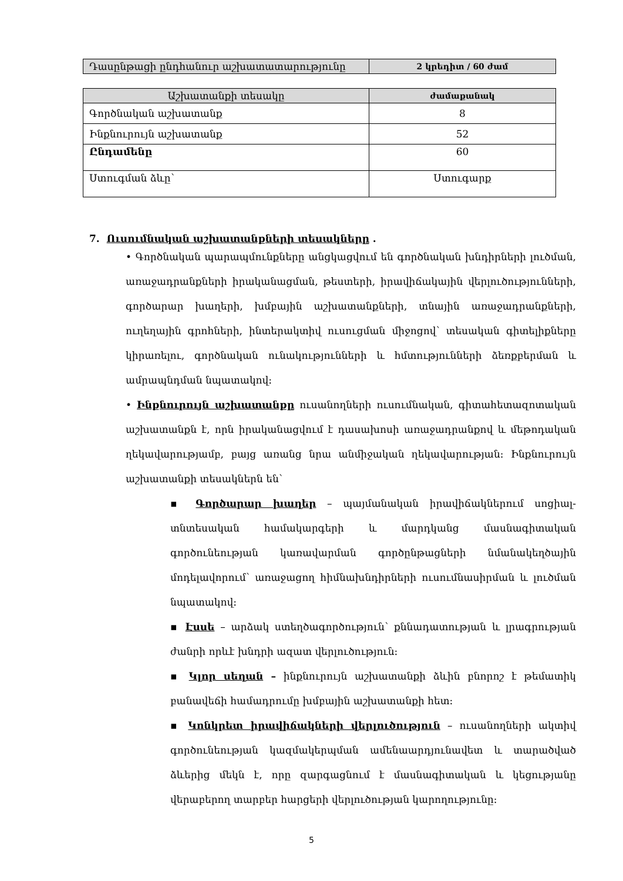| Դասընթացի ընդհանուր աշխատատարությունը | 2 կրեդիտ / 60 ժամ |
| Աշխատանքի տեսակը | ժամաքանակ |
| --- | --- |
| Գործնական աշխատանք | 8 |
| Ինքնուրույն աշխատանք | 52 |
| Ընդամենը | 60 |
| Ստուգման ձևը՝ | Ստուգարք |
7. Ուսումնական աշխատանքների տեսակները .
• Գործնական պարապմունքները անցկացվում են գործնական խնդիրների լուծման, առաջադրանքների իրականացման, թեստերի, իրավիճակային վերլուծությունների, գործարար խաղերի, խմբային աշխատանքների, տնային առաջադրանքների, ուղեղային գրոհների, ինտերակտիվ ուսուցման միջոցով՝ տեսական գիտելիքները կիրառելու, գործնական ունակությունների և հմտությունների ձեռքբերման և ամրապնդման նպատակով:
• Ինքնուրույն աշխատանքը ուսանողների ուսումնական, գիտահետազոտական աշխատանքն է, որն իրականացվում է դասախոսի առաջադրանքով և մեթոդական ղեկավարությամբ, բայց առանց նրա անմիջական ղեկավարության: Ինքնուրույն աշխատանքի տեսակներն են՝
▪ Գործարար խաղեր – պայմանական իրավիճակներում սոցիալ-տնտեսական համակարգերի և մարդկանց մասնագիտական գործունեության կառավարման գործընթացների նմանակեղծային մոդելավորում՝ առաջացող հիմնախնդիրների ուսումնասիրման և լուծման նպատակով:
▪ Էսսե – արձակ ստեղծագործություն՝ քննադատության և լրագրության ժանրի որևէ խնդրի ազատ վերլուծություն:
▪ Կլոր սեղան – ինքնուրույն աշխատանքի ձևին բնորոշ է թեմատիկ բանավեճի համադրումը խմբային աշխատանքի հետ:
▪ Կոնկրետ իրավիճակների վերլուծություն – ուսանողների ակտիվ գործունեության կազմակերպման ամենաարդյունավետ և տարածված ձևերից մեկն է, որը զարգացնում է մասնագիտական և կեցությանը վերաբերող տարբեր հարցերի վերլուծության կարողությունը:
5